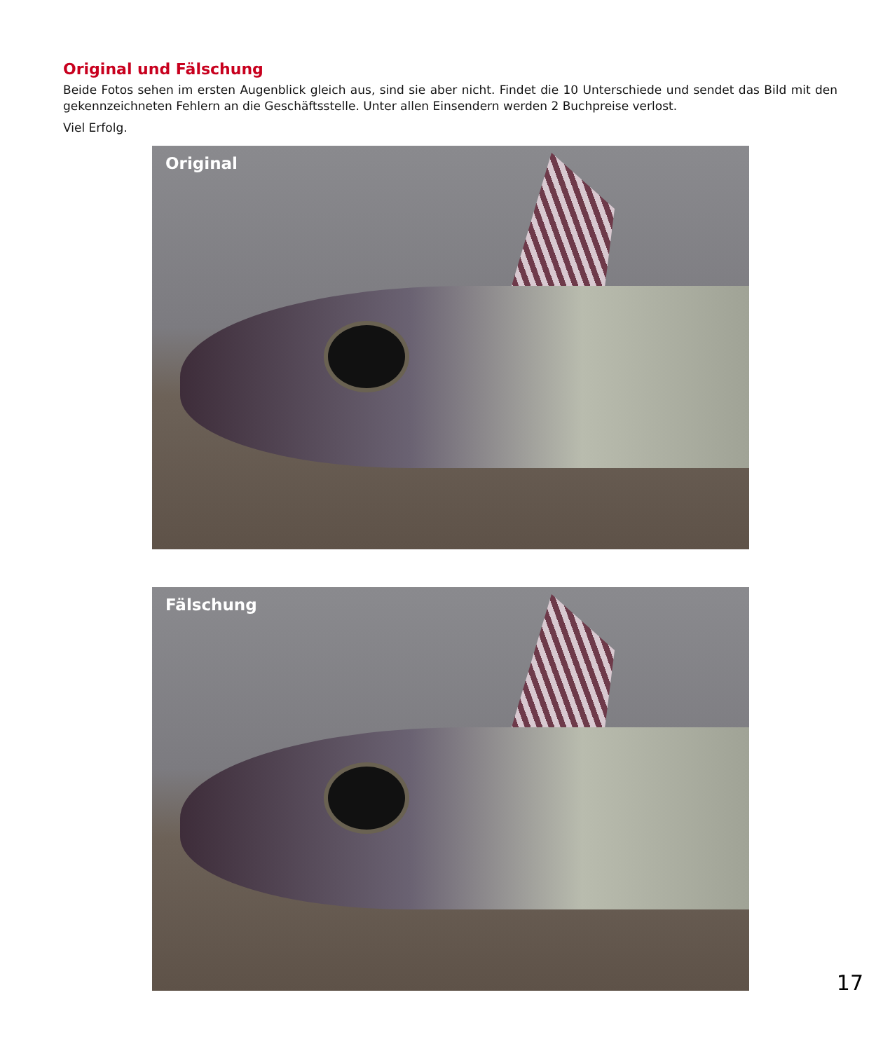Original und Fälschung
Beide Fotos sehen im ersten Augenblick gleich aus, sind sie aber nicht. Findet die 10 Unterschiede und sendet das Bild mit den gekennzeichneten Fehlern an die Geschäftsstelle. Unter allen Einsendern werden 2 Buchpreise verlost.
Viel Erfolg.
Original
Fälschung
17